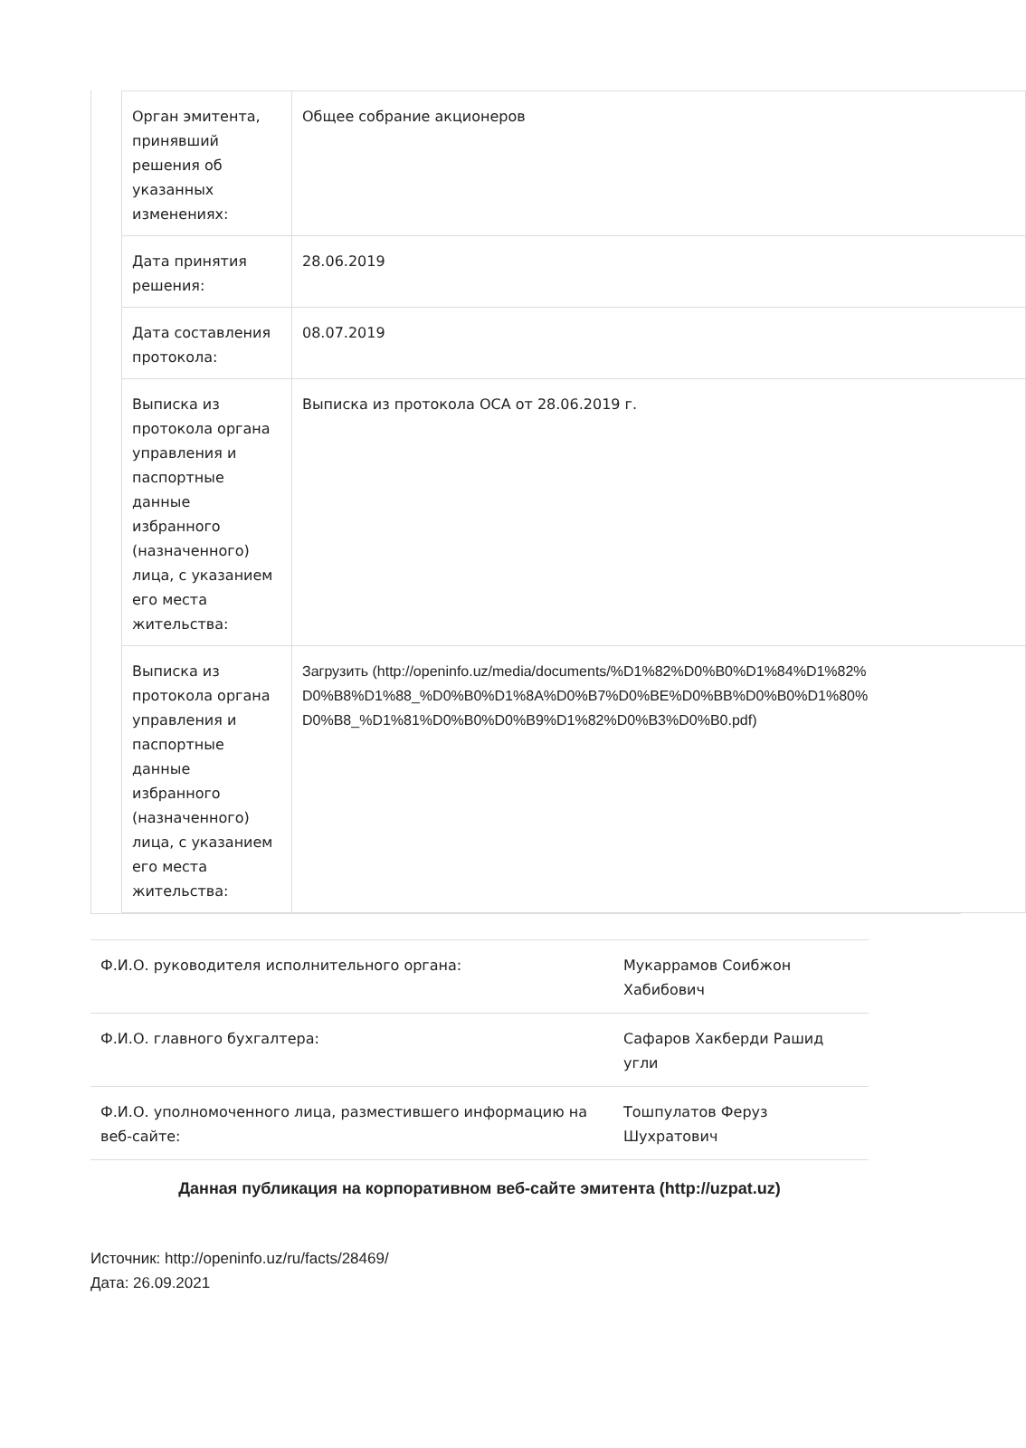| Орган эмитента, принявший решения об указанных изменениях: | Общее собрание акционеров |
| Дата принятия решения: | 28.06.2019 |
| Дата составления протокола: | 08.07.2019 |
| Выписка из протокола органа управления и паспортные данные избранного (назначенного) лица, с указанием его места жительства: | Выписка из протокола ОСА от 28.06.2019 г. |
| Выписка из протокола органа управления и паспортные данные избранного (назначенного) лица, с указанием его места жительства: | Загрузить (http://openinfo.uz/media/documents/%D1%82%D0%B0%D1%84%D1%82% D0%B8%D1%88_%D0%B0%D1%8A%D0%B7%D0%BE%D0%BB%D0%B0%D1%80% D0%B8_%D1%81%D0%B0%D0%B9%D1%82%D0%B3%D0%B0.pdf) |
| Ф.И.О. руководителя исполнительного органа: | Мукаррамов Соибжон Хабибович |
| Ф.И.О. главного бухгалтера: | Сафаров Хакберди Рашид угли |
| Ф.И.О. уполномоченного лица, разместившего информацию на веб-сайте: | Тошпулатов Феруз Шухратович |
Данная публикация на корпоративном веб-сайте эмитента (http://uzpat.uz)
Источник: http://openinfo.uz/ru/facts/28469/
Дата: 26.09.2021